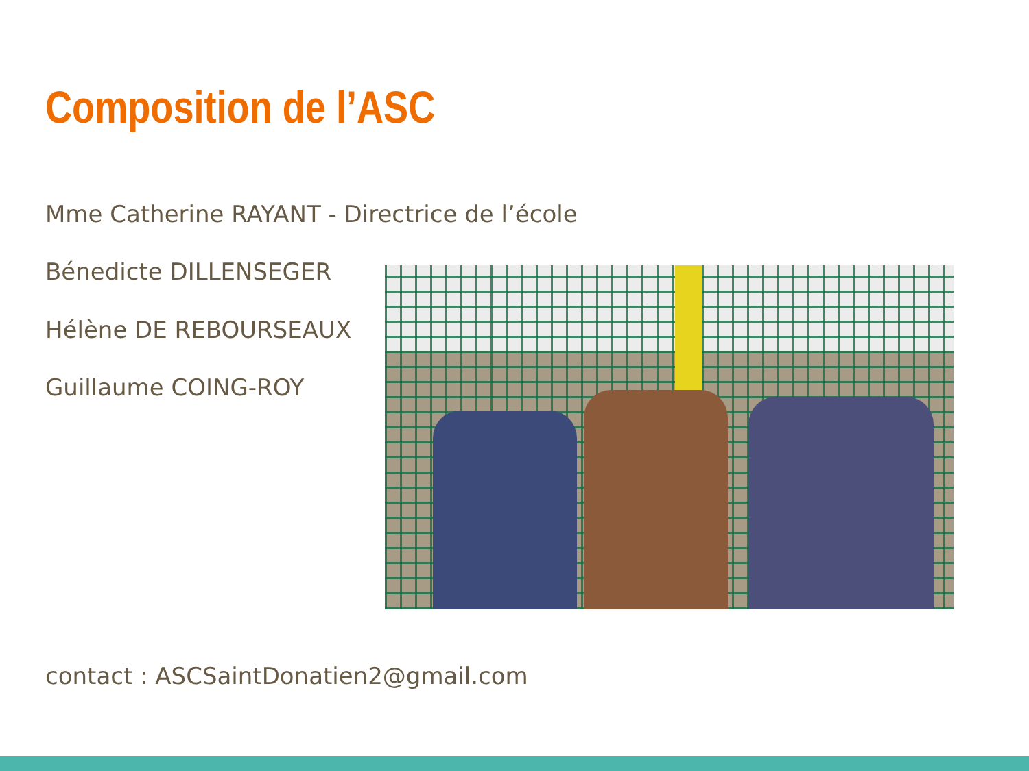Composition de l’ASC
Mme Catherine RAYANT - Directrice de l’école
Bénedicte DILLENSEGER
Hélène DE REBOURSEAUX
Guillaume COING-ROY
contact : ASCSaintDonatien2@gmail.com